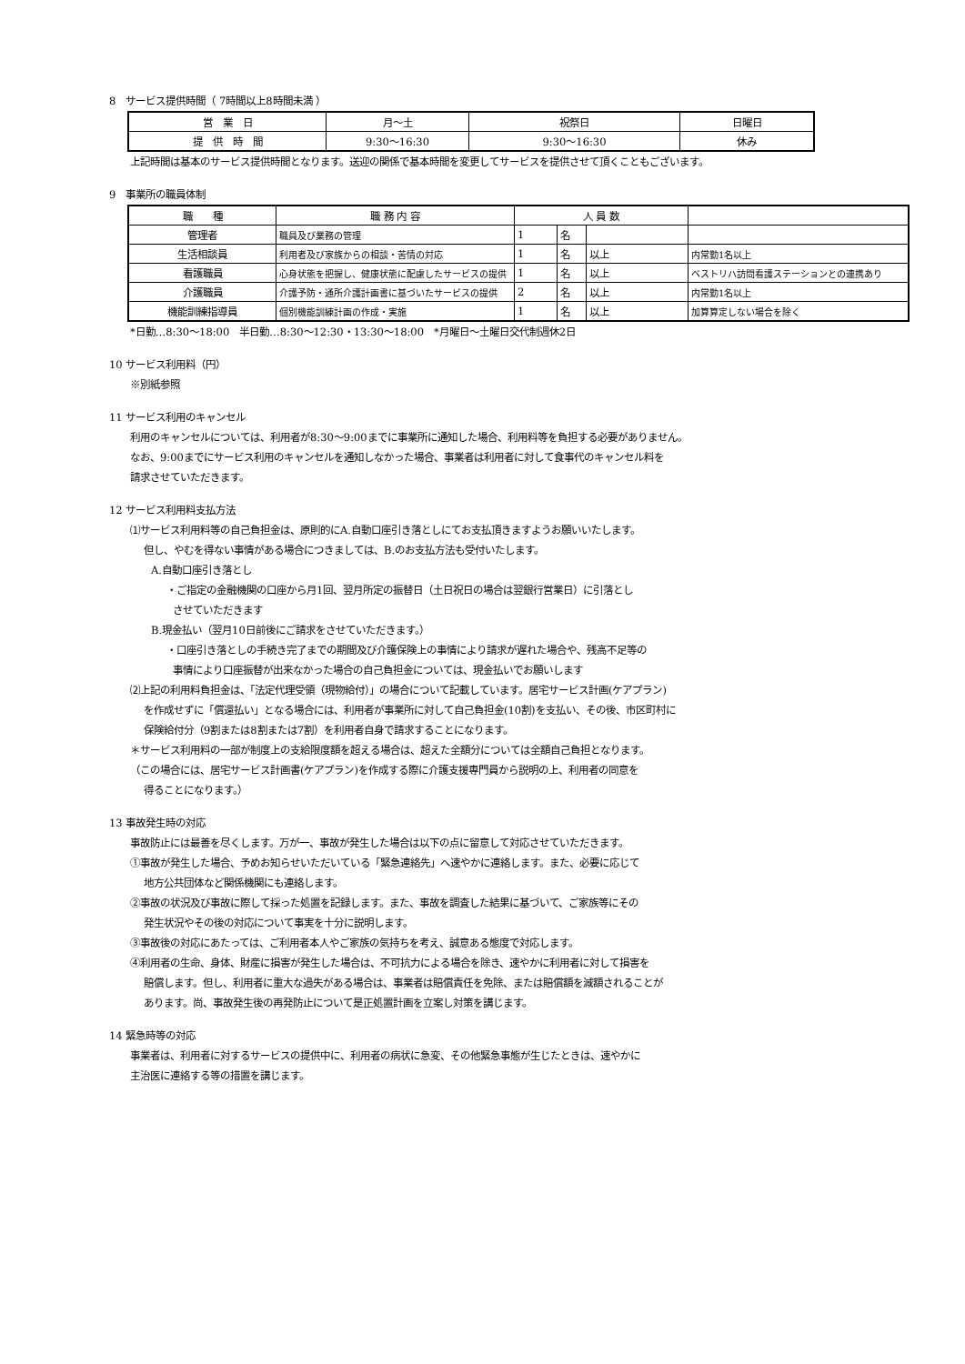8　サービス提供時間（ 7時間以上8時間未満 ）
| 営 業 日 | 月～土 | 祝祭日 | 日曜日 |
| 提 供 時 間 | 9:30～16:30 | 9:30～16:30 | 休み |
上記時間は基本のサービス提供時間となります。送迎の関係で基本時間を変更してサービスを提供させて頂くこともございます。
9　事業所の職員体制
| 職 種 | 職 務 内 容 | 人 員 数 | | | |
| 管理者 | 職員及び業務の管理 | 1 | 名 | | |
| 生活相談員 | 利用者及び家族からの相談・苦情の対応 | 1 | 名 | 以上 | 内常勤1名以上 |
| 看護職員 | 心身状態を把握し、健康状態に配慮したサービスの提供 | 1 | 名 | 以上 | ベストリハ訪問看護ステーションとの連携あり |
| 介護職員 | 介護予防・通所介護計画書に基づいたサービスの提供 | 2 | 名 | 以上 | 内常勤1名以上 |
| 機能訓練指導員 | 個別機能訓練計画の作成・実施 | 1 | 名 | 以上 | 加算算定しない場合を除く |
*日勤…8:30～18:00　半日勤…8:30～12:30・13:30～18:00　*月曜日～土曜日交代制週休2日
10 サービス利用料（円）
※別紙参照
11 サービス利用のキャンセル
利用のキャンセルについては、利用者が8:30～9:00までに事業所に通知した場合、利用料等を負担する必要がありません。
なお、9:00までにサービス利用のキャンセルを通知しなかった場合、事業者は利用者に対して食事代のキャンセル料を
請求させていただきます。
12 サービス利用料支払方法
⑴サービス利用料等の自己負担金は、原則的にA.自動口座引き落としにてお支払頂きますようお願いいたします。
但し、やむを得ない事情がある場合につきましては、B.のお支払方法も受付いたします。
A.自動口座引き落とし
・ご指定の金融機関の口座から月1回、翌月所定の振替日（土日祝日の場合は翌銀行営業日）に引落とし
させていただきます
B.現金払い（翌月10日前後にご請求をさせていただきます。）
・口座引き落としの手続き完了までの期間及び介護保険上の事情により請求が遅れた場合や、残高不足等の
事情により口座振替が出来なかった場合の自己負担金については、現金払いでお願いします
⑵上記の利用料負担金は、「法定代理受領（現物給付）」の場合について記載しています。居宅サービス計画(ケアプラン)
を作成せずに「償還払い」となる場合には、利用者が事業所に対して自己負担金(10割)を支払い、その後、市区町村に
保険給付分（9割または8割または7割）を利用者自身で請求することになります。
＊サービス利用料の一部が制度上の支給限度額を超える場合は、超えた全額分については全額自己負担となります。
（この場合には、居宅サービス計画書(ケアプラン)を作成する際に介護支援専門員から説明の上、利用者の同意を
得ることになります。）
13 事故発生時の対応
事故防止には最善を尽くします。万が一、事故が発生した場合は以下の点に留意して対応させていただきます。
①事故が発生した場合、予めお知らせいただいている「緊急連絡先」へ速やかに連絡します。また、必要に応じて
地方公共団体など関係機関にも連絡します。
②事故の状況及び事故に際して採った処置を記録します。また、事故を調査した結果に基づいて、ご家族等にその
発生状況やその後の対応について事実を十分に説明します。
③事故後の対応にあたっては、ご利用者本人やご家族の気持ちを考え、誠意ある態度で対応します。
④利用者の生命、身体、財産に損害が発生した場合は、不可抗力による場合を除き、速やかに利用者に対して損害を
賠償します。但し、利用者に重大な過失がある場合は、事業者は賠償責任を免除、または賠償額を減額されることが
あります。尚、事故発生後の再発防止について是正処置計画を立案し対策を講じます。
14 緊急時等の対応
事業者は、利用者に対するサービスの提供中に、利用者の病状に急変、その他緊急事態が生じたときは、速やかに
主治医に連絡する等の措置を講じます。